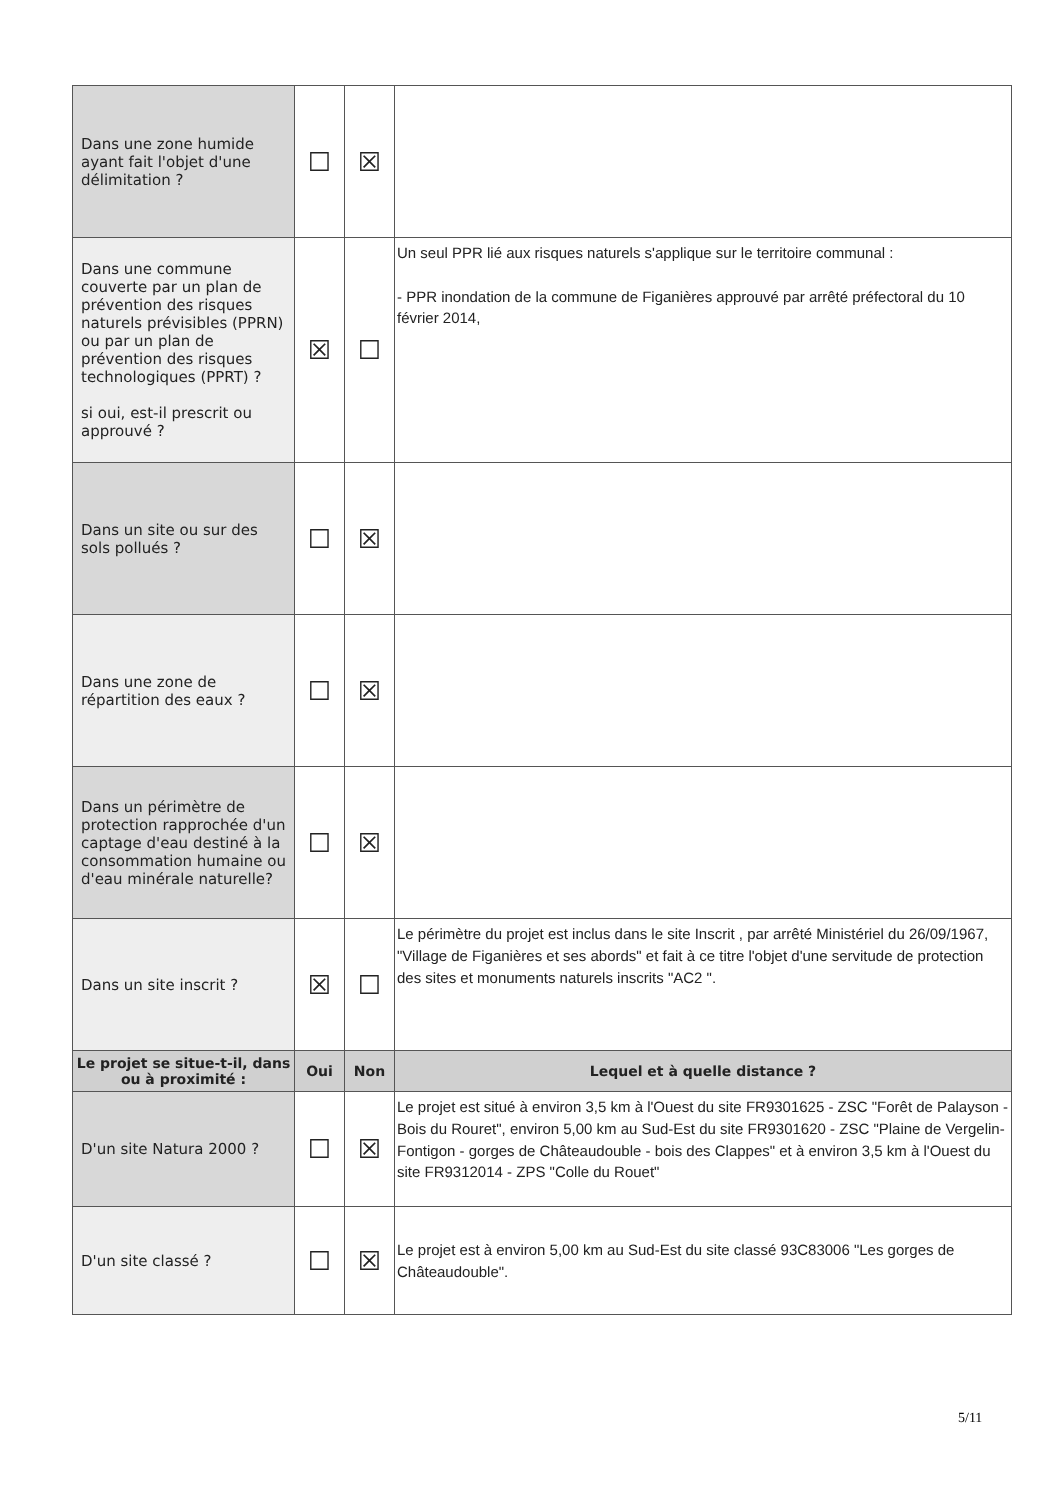| Dans une zone humide ayant fait l'objet d'une délimitation ? | ☐ | ☒ | |
| Dans une commune couverte par un plan de prévention des risques naturels prévisibles (PPRN) ou par un plan de prévention des risques technologiques (PPRT) ? si oui, est-il prescrit ou approuvé ? | ☒ | ☐ | Un seul PPR lié aux risques naturels s'applique sur le territoire communal : - PPR inondation de la commune de Figanières approuvé par arrêté préfectoral du 10 février 2014, |
| Dans un site ou sur des sols pollués ? | ☐ | ☒ | |
| Dans une zone de répartition des eaux ? | ☐ | ☒ | |
| Dans un périmètre de protection rapprochée d'un captage d'eau destiné à la consommation humaine ou d'eau minérale naturelle? | ☐ | ☒ | |
| Dans un site inscrit ? | ☒ | ☐ | Le périmètre du projet est inclus dans le site Inscrit , par arrêté Ministériel du 26/09/1967, "Village de Figanières et ses abords" et fait à ce titre l'objet d'une servitude de protection des sites et monuments naturels inscrits "AC2 ". |
| Le projet se situe-t-il, dans ou à proximité : | Oui | Non | Lequel et à quelle distance ? |
| D'un site Natura 2000 ? | ☐ | ☒ | Le projet est situé à environ 3,5 km à l'Ouest du site FR9301625 - ZSC "Forêt de Palayson - Bois du Rouret", environ 5,00 km au Sud-Est du site FR9301620 - ZSC "Plaine de Vergelin-Fontigon - gorges de Châteaudouble - bois des Clappes" et à environ 3,5 km à l'Ouest du site FR9312014 - ZPS "Colle du Rouet" |
| D'un site classé ? | ☐ | ☒ | Le projet est à environ 5,00 km au Sud-Est du site classé 93C83006 "Les gorges de Châteaudouble". |
5/11